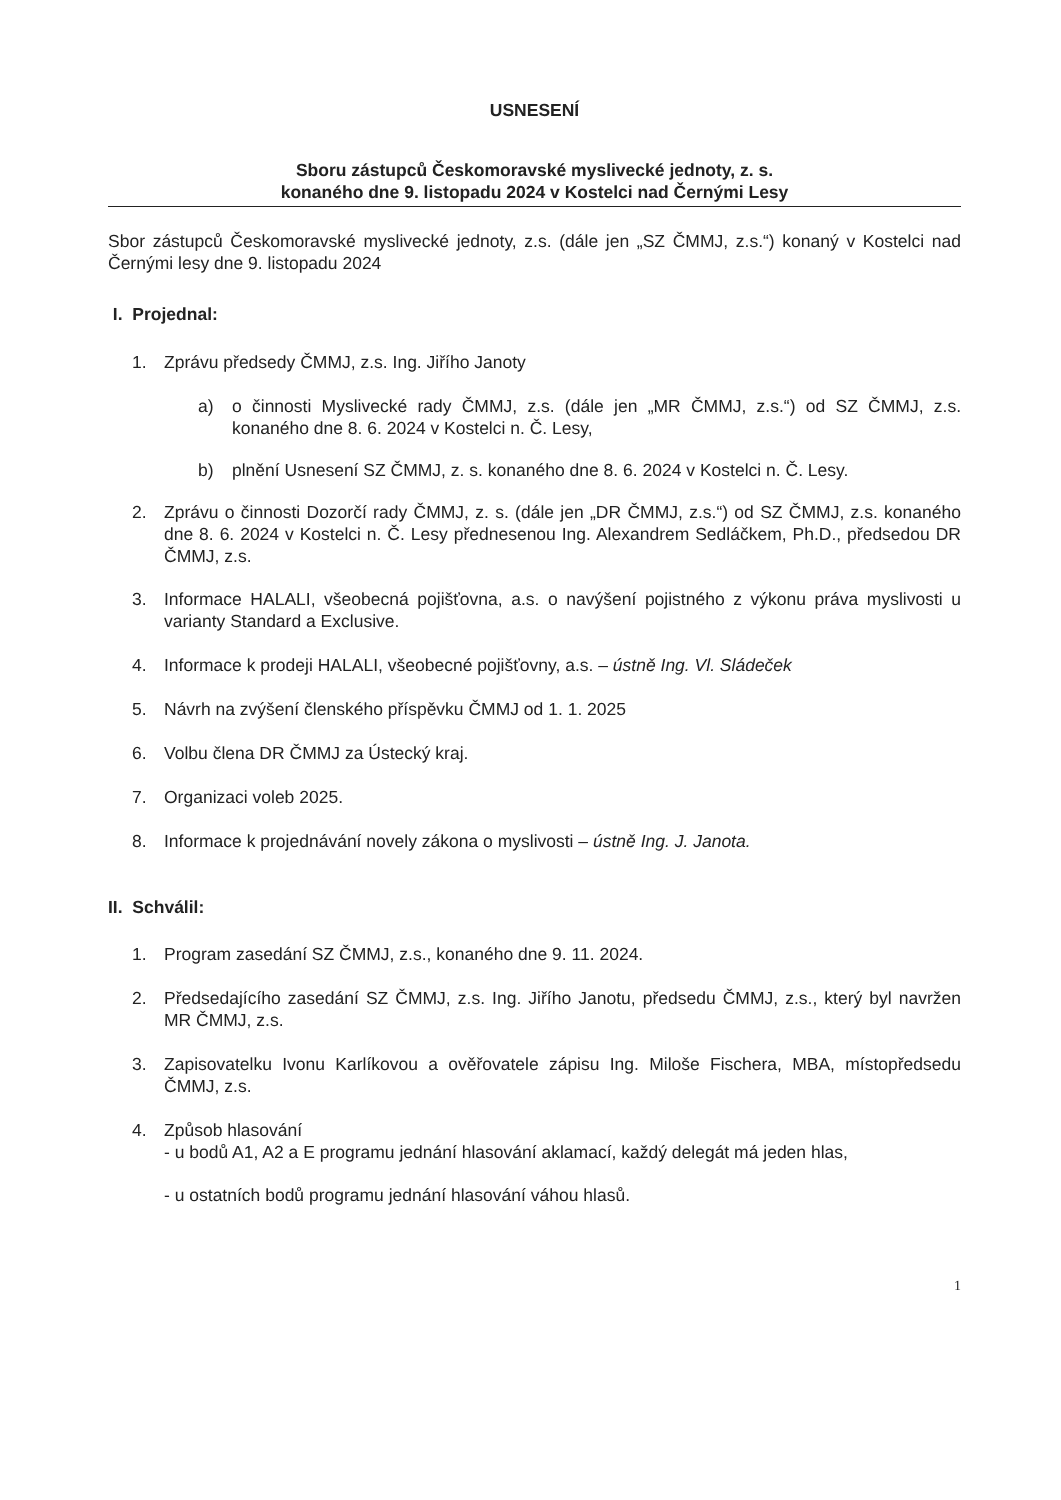USNESENÍ
Sboru zástupců Českomoravské myslivecké jednoty, z. s.
konaného dne 9. listopadu 2024 v Kostelci nad Černými Lesy
Sbor zástupců Českomoravské myslivecké jednoty, z.s. (dále jen „SZ ČMMJ, z.s.“) konaný v Kostelci nad Černými lesy dne 9. listopadu 2024
I. Projednal:
1. Zprávu předsedy ČMMJ, z.s. Ing. Jiřího Janoty
a) o činnosti Myslivecké rady ČMMJ, z.s. (dále jen „MR ČMMJ, z.s.“) od SZ ČMMJ, z.s. konaného dne 8. 6. 2024 v Kostelci n. Č. Lesy,
b) plnění Usnesení SZ ČMMJ, z. s. konaného dne 8. 6. 2024 v Kostelci n. Č. Lesy.
2. Zprávu o činnosti Dozorčí rady ČMMJ, z. s. (dále jen „DR ČMMJ, z.s.“) od SZ ČMMJ, z.s. konaného dne 8. 6. 2024 v Kostelci n. Č. Lesy přednesenou Ing. Alexandrem Sedláčkem, Ph.D., předsedou DR ČMMJ, z.s.
3. Informace HALALI, všeobecná pojišťovna, a.s. o navýšení pojistného z výkonu práva myslivosti u varianty Standard a Exclusive.
4. Informace k prodeji HALALI, všeobecné pojišťovny, a.s. – ústně Ing. Vl. Sládeček
5. Návrh na zvýšení členského příspěvku ČMMJ od 1. 1. 2025
6. Volbu člena DR ČMMJ za Ústecký kraj.
7. Organizaci voleb 2025.
8. Informace k projednávání novely zákona o myslivosti – ústně Ing. J. Janota.
II. Schválil:
1. Program zasedání SZ ČMMJ, z.s., konaného dne 9. 11. 2024.
2. Předsedajícího zasedání SZ ČMMJ, z.s. Ing. Jiřího Janotu, předsedu ČMMJ, z.s., který byl navržen MR ČMMJ, z.s.
3. Zapisovatelku Ivonu Karlíkovou a ověřovatele zápisu Ing. Miloše Fischera, MBA, místopředsedu ČMMJ, z.s.
4. Způsob hlasování
- u bodů A1, A2 a E programu jednání hlasování aklamací, každý delegát má jeden hlas,
- u ostatních bodů programu jednání hlasování váhou hlasů.
1